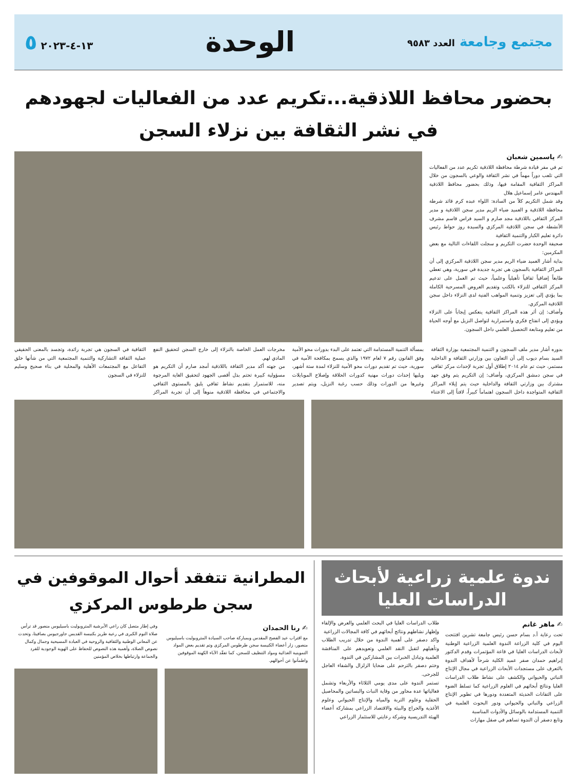مجتمع وجامعة العدد ٩٥٨٣
الوحدة
١٣-٤-٢٠٢٣ ٥
بحضور محافظ اللاذقية...تكريم عدد من الفعاليات لجهودهم في نشر الثقافة بين نزلاء السجن
✍ ياسمين شعبان
تم في مقر قيادة شرطة محافظة اللاذقية تكريم عدد من الفعاليات التي تلعب دوراً مهماً في نشر الثقافة والوعي بالسجون من خلال المراكز الثقافية المقامة فيها، وذلك بحضور محافظ اللاذقية المهندس عامر إسماعيل هلال
وقد شمل التكريم كلاً من السادة: اللواء عبده كرم قائد شرطة محافظة اللاذقية و العميد ضياء الريم مدير سجن اللاذقية و مدير المركز الثقافي باللاذقية مجد صارم و السيد فراس قاسم مشرف الأنشطة في سجن اللاذقية المركزي والسيدة روز حواط رئيس دائرة تعليم الكبار والتنمية الثقافية
صحيفة الوحدة حضرت التكريم و سجلت اللقاءات التالية مع بعض المكرمين:
بداية أشار العميد ضياء الريم مدير سجن اللاذقية المركزي إلى أن المراكز الثقافية بالسجون هي تجربة جديدة في سورية، وهي تعطي طابعاً إضافياً ثقافياً تأهيلياً وعلمياً، حيث تم العمل على تدعيم المركز الثقافي للنزلاء بالكتب وتقديم العروض المسرحية الكاملة بما يؤدي إلى تعزيز وتنمية المواهب الفنية لدى النزلاء داخل سجن اللاذقية المركزي.
وأضاف: إن أثر هذه المراكز الثقافية ينعكس إيجاباً على النزلاء ويؤدي إلى انفتاح فكري واستمرارية لتواصل النزيل مع أوجه الحياة من تعليم ومتابعة التحصيل العلمي داخل السجون.
بدوره أشار مدير ملف السجون و التنمية المجتمعية بوزارة الثقافة السيد بسام ديوب إلى أن التعاون بين وزارتي الثقافة و الداخلية مستمر، حيث تم عام ٢٠١٤ إطلاق أول تجربة لإحداث مركز ثقافي في سجن دمشق المركزي، وأضاف: إن التكريم يتم وفق جهد مشترك بين وزارتي الثقافة والداخلية حيث يتم إيلاء المراكز الثقافية المتواجدة داخل السجون اهتماماً كبيراً، لافتاً إلى الاعتناء بمسألة التنمية المستدامة التي تعتمد على البدء بدورات محو الأمية وفق القانون رقم ٧ لعام ١٩٧٢ والذي يسمح بمكافحة الأمية في سورية، حيث تم تقديم دورات محو الأمية للنزلاء لمدة ستة أشهر، ويليها إحداث دورات مهنية كدورات الحلاقة وإصلاح الموبايلات وغيرها من الدورات وذلك حسب رغبة النزيل، ويتم تصدير مخرجات العمل الخاصة بالنزلاء إلى خارج السجن لتحقيق النفع المادي لهم.
من جهته أكد مدير الثقافة باللاذقية أمجد صارم أن التكريم هو مسؤولية كبيرة تحتم بذل أقصى الجهود لتحقيق الغاية المرجوة منه، للاستمرار بتقديم نشاط ثقافي يليق بالمستوى الثقافي والاجتماعي في محافظة اللاذقية منوهاً إلى أن تجربة المراكز الثقافية في السجون هي تجربة رائدة، وتجسد بالمعنى الحقيقي عملية الثقافة التشاركية والتنمية المجتمعية التي من شأنها خلق التفاعل مع المجتمعات الأهلية والمحلية في بناء صحيح وسليم للنزلاء في السجون
ندوة علمية زراعية لأبحاث الدراسات العليا
✍ ماهر غانم
تحت رعاية أ.د بسام حسن رئيس جامعة تشرين افتتحت اليوم في كلية الزراعة الندوة العلمية الزراعية الوطنية لأبحاث الدراسات العليا في قاعة المؤتمرات وقدم الدكتور إبراهيم حمدان صقر عميد الكلية شرحاً لأهداف الندوة بالتعرف على مستجدات الأبحاث الزراعية في مجال الإنتاج النباتي والحيواني والكشف على نشاط طلاب الدراسات العليا ونتائج أبحاثهم في العلوم الزراعية كما تسلط الضوء على التقانات الحديثة المتعددة ودورها في تطوير الإنتاج الزراعي والنباتي والحيواني ودور البحوث العلمية في التنمية المستدامة بالوسائل والأدوات المناسبة
وتابع دصقر أن الندوة تساهم في صقل مهارات
طلاب الدراسات العليا في البحث العلمي والعرض والإلقاء وإظهار نشاطهم ونتائج أبحاثهم في كافة المجالات الزراعية
واكد دصقر على أهمية الندوة من خلال تدريب الطلاب وتأهيلهم لتقبل النقد العلمي وتعويدهم على المناقشة العلمية وتبادل الخبرات بين المشاركين في الندوة.
وختم دصقر بالترحم على ضحايا الزلزال والشفاء العاجل للجرحى.
تستمر الندوة على مدى يومي الثلاثاء والأربعاء وتشمل فعالياتها عدة محاور من وقاية النبات والبساتين والمحاصيل الحقلية وعلوم التربة والمياه والإنتاج الحيواني وعلوم الأغذية والحراج والبيئة والاقتصاد الزراعي بمشاركة أعضاء الهيئة التدريسية وشركة رعايتي للاستثمار الزراعي
المطرانية تتفقد أحوال الموقوفين في سجن طرطوس المركزي
✍ رنا الحمدان
مع اقتراب عيد الفصح المقدس وبمباركة صاحب السيادة المتروبوليت باسيليوس منصور، زار أعضاء الكنيسة سجن طرطوس المركزي وتم تقديم بعض المواد التموينية الغذائية ومواد التنظيف للسجن، كما تفقّد الآباء الكهنة الموقوفين واطمأنوا عن أحوالهم.
وفي إطار متصل كان راعي الأبرشية المتروبوليت باسيليوس منصور قد ترأس صلاة النوم الكبرى في رعية طريز بكنيسة القديس جاورجيوس بصافيتا، وتحدث عن المعاني الوطنية والثقافية والروحية في العبادة المسيحية وجمال وكمال نصوص الصلاة، وأهمية هذه النصوص للحفاظ على الهوية الوجودية للفرد والجماعة وارتباطها بخلاص المؤمنين